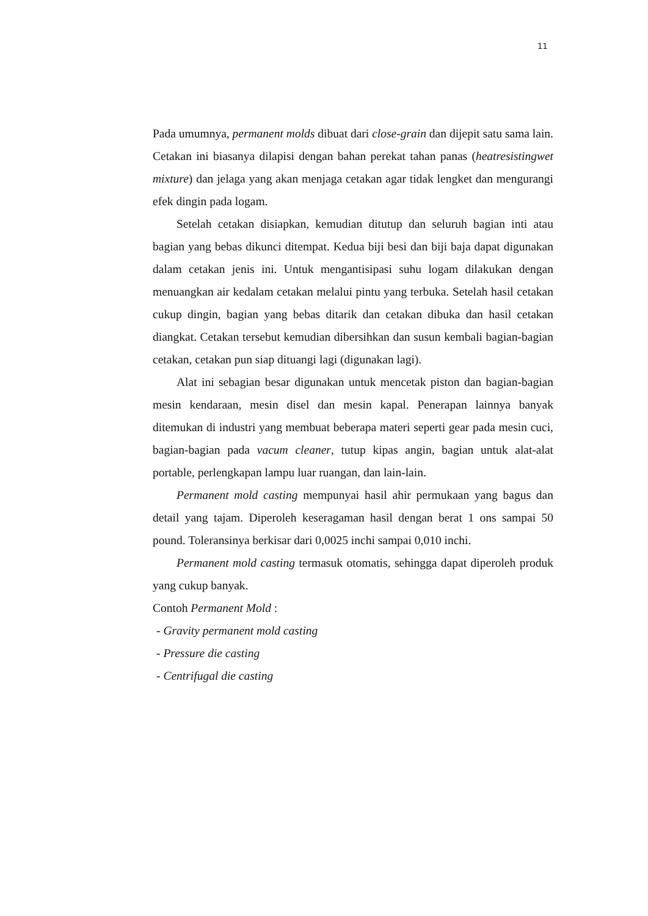11
Pada umumnya, permanent molds dibuat dari close-grain dan dijepit satu sama lain. Cetakan ini biasanya dilapisi dengan bahan perekat tahan panas (heatresistingwet mixture) dan jelaga yang akan menjaga cetakan agar tidak lengket dan mengurangi efek dingin pada logam.
Setelah cetakan disiapkan, kemudian ditutup dan seluruh bagian inti atau bagian yang bebas dikunci ditempat. Kedua biji besi dan biji baja dapat digunakan dalam cetakan jenis ini. Untuk mengantisipasi suhu logam dilakukan dengan menuangkan air kedalam cetakan melalui pintu yang terbuka. Setelah hasil cetakan cukup dingin, bagian yang bebas ditarik dan cetakan dibuka dan hasil cetakan diangkat. Cetakan tersebut kemudian dibersihkan dan susun kembali bagian-bagian cetakan, cetakan pun siap dituangi lagi (digunakan lagi).
Alat ini sebagian besar digunakan untuk mencetak piston dan bagian-bagian mesin kendaraan, mesin disel dan mesin kapal. Penerapan lainnya banyak ditemukan di industri yang membuat beberapa materi seperti gear pada mesin cuci, bagian-bagian pada vacum cleaner, tutup kipas angin, bagian untuk alat-alat portable, perlengkapan lampu luar ruangan, dan lain-lain.
Permanent mold casting mempunyai hasil ahir permukaan yang bagus dan detail yang tajam. Diperoleh keseragaman hasil dengan berat 1 ons sampai 50 pound. Toleransinya berkisar dari 0,0025 inchi sampai 0,010 inchi.
Permanent mold casting termasuk otomatis, sehingga dapat diperoleh produk yang cukup banyak.
Contoh Permanent Mold :
- Gravity permanent mold casting
- Pressure die casting
- Centrifugal die casting